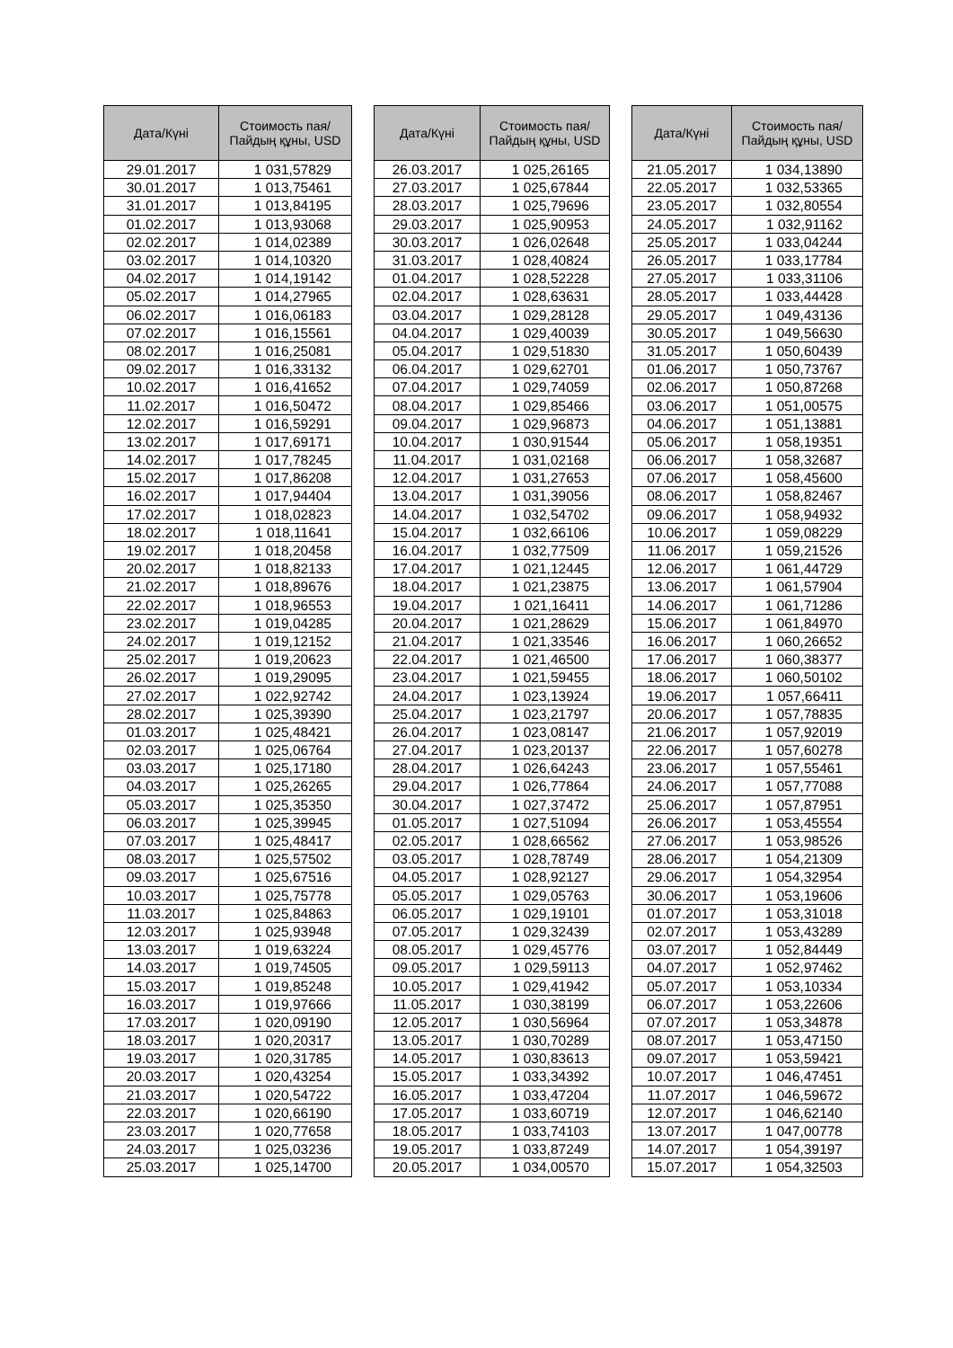| Дата/Күні | Стоимость пая/ Пайдың құны, USD |
| --- | --- |
| 29.01.2017 | 1 031,57829 |
| 30.01.2017 | 1 013,75461 |
| 31.01.2017 | 1 013,84195 |
| 01.02.2017 | 1 013,93068 |
| 02.02.2017 | 1 014,02389 |
| 03.02.2017 | 1 014,10320 |
| 04.02.2017 | 1 014,19142 |
| 05.02.2017 | 1 014,27965 |
| 06.02.2017 | 1 016,06183 |
| 07.02.2017 | 1 016,15561 |
| 08.02.2017 | 1 016,25081 |
| 09.02.2017 | 1 016,33132 |
| 10.02.2017 | 1 016,41652 |
| 11.02.2017 | 1 016,50472 |
| 12.02.2017 | 1 016,59291 |
| 13.02.2017 | 1 017,69171 |
| 14.02.2017 | 1 017,78245 |
| 15.02.2017 | 1 017,86208 |
| 16.02.2017 | 1 017,94404 |
| 17.02.2017 | 1 018,02823 |
| 18.02.2017 | 1 018,11641 |
| 19.02.2017 | 1 018,20458 |
| 20.02.2017 | 1 018,82133 |
| 21.02.2017 | 1 018,89676 |
| 22.02.2017 | 1 018,96553 |
| 23.02.2017 | 1 019,04285 |
| 24.02.2017 | 1 019,12152 |
| 25.02.2017 | 1 019,20623 |
| 26.02.2017 | 1 019,29095 |
| 27.02.2017 | 1 022,92742 |
| 28.02.2017 | 1 025,39390 |
| 01.03.2017 | 1 025,48421 |
| 02.03.2017 | 1 025,06764 |
| 03.03.2017 | 1 025,17180 |
| 04.03.2017 | 1 025,26265 |
| 05.03.2017 | 1 025,35350 |
| 06.03.2017 | 1 025,39945 |
| 07.03.2017 | 1 025,48417 |
| 08.03.2017 | 1 025,57502 |
| 09.03.2017 | 1 025,67516 |
| 10.03.2017 | 1 025,75778 |
| 11.03.2017 | 1 025,84863 |
| 12.03.2017 | 1 025,93948 |
| 13.03.2017 | 1 019,63224 |
| 14.03.2017 | 1 019,74505 |
| 15.03.2017 | 1 019,85248 |
| 16.03.2017 | 1 019,97666 |
| 17.03.2017 | 1 020,09190 |
| 18.03.2017 | 1 020,20317 |
| 19.03.2017 | 1 020,31785 |
| 20.03.2017 | 1 020,43254 |
| 21.03.2017 | 1 020,54722 |
| 22.03.2017 | 1 020,66190 |
| 23.03.2017 | 1 020,77658 |
| 24.03.2017 | 1 025,03236 |
| 25.03.2017 | 1 025,14700 |
| Дата/Күні | Стоимость пая/ Пайдың құны, USD |
| --- | --- |
| 26.03.2017 | 1 025,26165 |
| 27.03.2017 | 1 025,67844 |
| 28.03.2017 | 1 025,79696 |
| 29.03.2017 | 1 025,90953 |
| 30.03.2017 | 1 026,02648 |
| 31.03.2017 | 1 028,40824 |
| 01.04.2017 | 1 028,52228 |
| 02.04.2017 | 1 028,63631 |
| 03.04.2017 | 1 029,28128 |
| 04.04.2017 | 1 029,40039 |
| 05.04.2017 | 1 029,51830 |
| 06.04.2017 | 1 029,62701 |
| 07.04.2017 | 1 029,74059 |
| 08.04.2017 | 1 029,85466 |
| 09.04.2017 | 1 029,96873 |
| 10.04.2017 | 1 030,91544 |
| 11.04.2017 | 1 031,02168 |
| 12.04.2017 | 1 031,27653 |
| 13.04.2017 | 1 031,39056 |
| 14.04.2017 | 1 032,54702 |
| 15.04.2017 | 1 032,66106 |
| 16.04.2017 | 1 032,77509 |
| 17.04.2017 | 1 021,12445 |
| 18.04.2017 | 1 021,23875 |
| 19.04.2017 | 1 021,16411 |
| 20.04.2017 | 1 021,28629 |
| 21.04.2017 | 1 021,33546 |
| 22.04.2017 | 1 021,46500 |
| 23.04.2017 | 1 021,59455 |
| 24.04.2017 | 1 023,13924 |
| 25.04.2017 | 1 023,21797 |
| 26.04.2017 | 1 023,08147 |
| 27.04.2017 | 1 023,20137 |
| 28.04.2017 | 1 026,64243 |
| 29.04.2017 | 1 026,77864 |
| 30.04.2017 | 1 027,37472 |
| 01.05.2017 | 1 027,51094 |
| 02.05.2017 | 1 028,66562 |
| 03.05.2017 | 1 028,78749 |
| 04.05.2017 | 1 028,92127 |
| 05.05.2017 | 1 029,05763 |
| 06.05.2017 | 1 029,19101 |
| 07.05.2017 | 1 029,32439 |
| 08.05.2017 | 1 029,45776 |
| 09.05.2017 | 1 029,59113 |
| 10.05.2017 | 1 029,41942 |
| 11.05.2017 | 1 030,38199 |
| 12.05.2017 | 1 030,56964 |
| 13.05.2017 | 1 030,70289 |
| 14.05.2017 | 1 030,83613 |
| 15.05.2017 | 1 033,34392 |
| 16.05.2017 | 1 033,47204 |
| 17.05.2017 | 1 033,60719 |
| 18.05.2017 | 1 033,74103 |
| 19.05.2017 | 1 033,87249 |
| 20.05.2017 | 1 034,00570 |
| Дата/Күні | Стоимость пая/ Пайдың құны, USD |
| --- | --- |
| 21.05.2017 | 1 034,13890 |
| 22.05.2017 | 1 032,53365 |
| 23.05.2017 | 1 032,80554 |
| 24.05.2017 | 1 032,91162 |
| 25.05.2017 | 1 033,04244 |
| 26.05.2017 | 1 033,17784 |
| 27.05.2017 | 1 033,31106 |
| 28.05.2017 | 1 033,44428 |
| 29.05.2017 | 1 049,43136 |
| 30.05.2017 | 1 049,56630 |
| 31.05.2017 | 1 050,60439 |
| 01.06.2017 | 1 050,73767 |
| 02.06.2017 | 1 050,87268 |
| 03.06.2017 | 1 051,00575 |
| 04.06.2017 | 1 051,13881 |
| 05.06.2017 | 1 058,19351 |
| 06.06.2017 | 1 058,32687 |
| 07.06.2017 | 1 058,45600 |
| 08.06.2017 | 1 058,82467 |
| 09.06.2017 | 1 058,94932 |
| 10.06.2017 | 1 059,08229 |
| 11.06.2017 | 1 059,21526 |
| 12.06.2017 | 1 061,44729 |
| 13.06.2017 | 1 061,57904 |
| 14.06.2017 | 1 061,71286 |
| 15.06.2017 | 1 061,84970 |
| 16.06.2017 | 1 060,26652 |
| 17.06.2017 | 1 060,38377 |
| 18.06.2017 | 1 060,50102 |
| 19.06.2017 | 1 057,66411 |
| 20.06.2017 | 1 057,78835 |
| 21.06.2017 | 1 057,92019 |
| 22.06.2017 | 1 057,60278 |
| 23.06.2017 | 1 057,55461 |
| 24.06.2017 | 1 057,77088 |
| 25.06.2017 | 1 057,87951 |
| 26.06.2017 | 1 053,45554 |
| 27.06.2017 | 1 053,98526 |
| 28.06.2017 | 1 054,21309 |
| 29.06.2017 | 1 054,32954 |
| 30.06.2017 | 1 053,19606 |
| 01.07.2017 | 1 053,31018 |
| 02.07.2017 | 1 053,43289 |
| 03.07.2017 | 1 052,84449 |
| 04.07.2017 | 1 052,97462 |
| 05.07.2017 | 1 053,10334 |
| 06.07.2017 | 1 053,22606 |
| 07.07.2017 | 1 053,34878 |
| 08.07.2017 | 1 053,47150 |
| 09.07.2017 | 1 053,59421 |
| 10.07.2017 | 1 046,47451 |
| 11.07.2017 | 1 046,59672 |
| 12.07.2017 | 1 046,62140 |
| 13.07.2017 | 1 047,00778 |
| 14.07.2017 | 1 054,39197 |
| 15.07.2017 | 1 054,32503 |